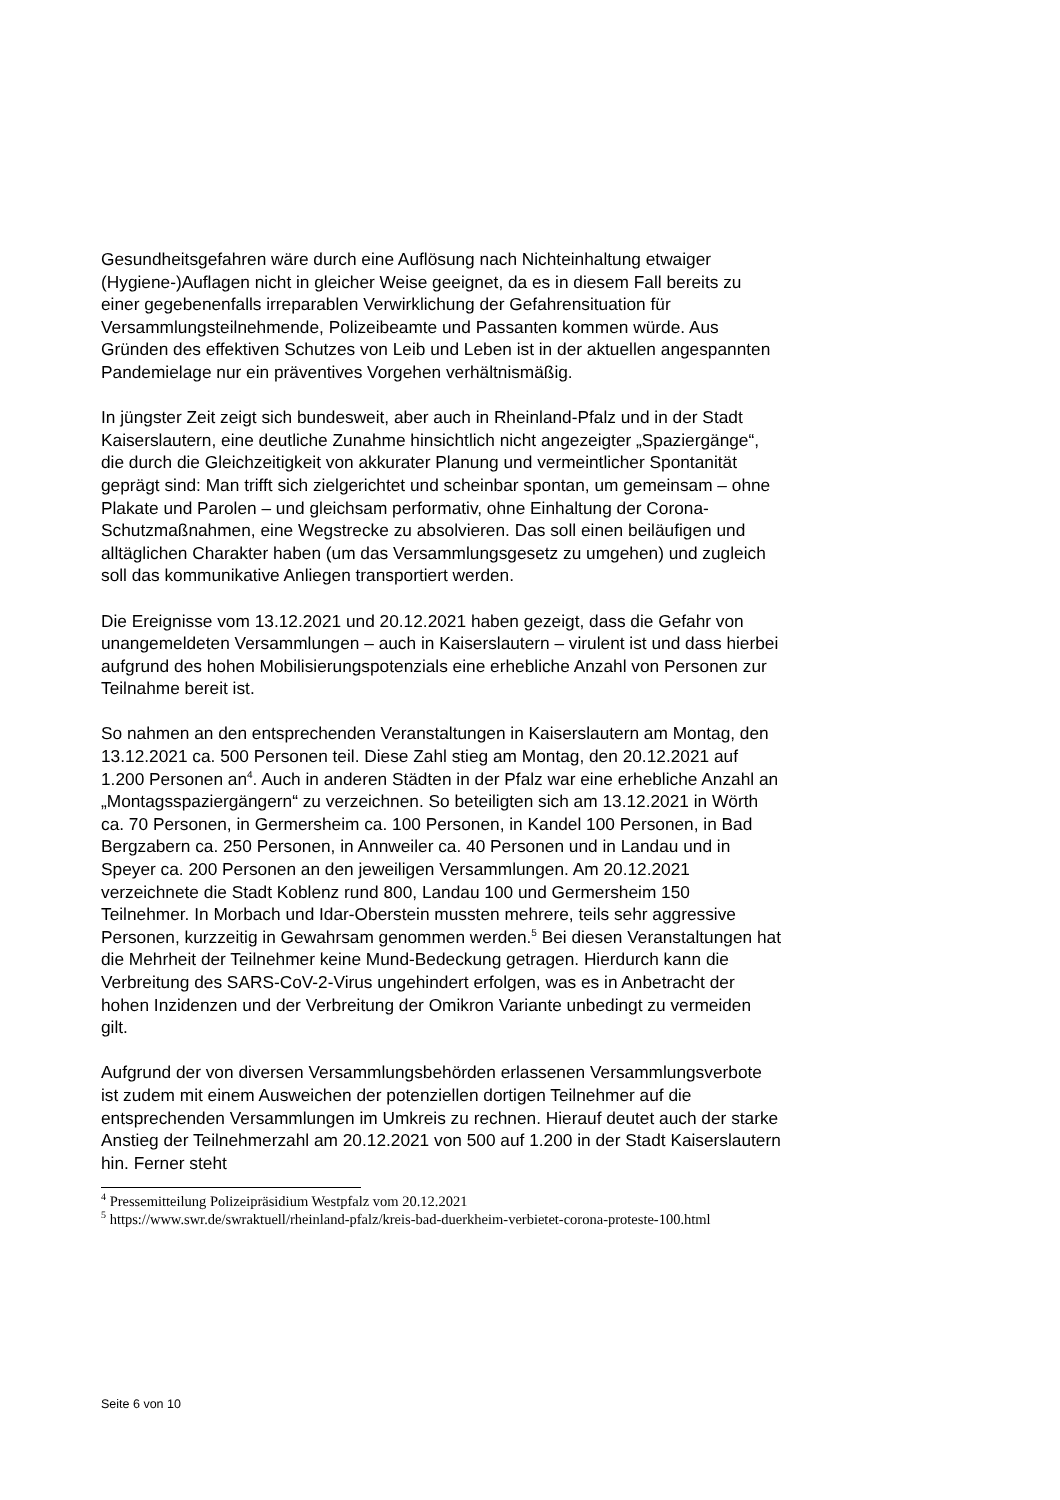Gesundheitsgefahren wäre durch eine Auflösung nach Nichteinhaltung etwaiger (Hygiene-)Auflagen nicht in gleicher Weise geeignet, da es in diesem Fall bereits zu einer gegebenenfalls irreparablen Verwirklichung der Gefahrensituation für Versammlungsteilnehmende, Polizeibeamte und Passanten kommen würde. Aus Gründen des effektiven Schutzes von Leib und Leben ist in der aktuellen angespannten Pandemielage nur ein präventives Vorgehen verhältnismäßig.
In jüngster Zeit zeigt sich bundesweit, aber auch in Rheinland-Pfalz und in der Stadt Kaiserslautern, eine deutliche Zunahme hinsichtlich nicht angezeigter „Spaziergänge“, die durch die Gleichzeitigkeit von akkurater Planung und vermeintlicher Spontanität geprägt sind: Man trifft sich zielgerichtet und scheinbar spontan, um gemeinsam – ohne Plakate und Parolen – und gleichsam performativ, ohne Einhaltung der Corona-Schutzmaßnahmen, eine Wegstrecke zu absolvieren. Das soll einen beiläufigen und alltäglichen Charakter haben (um das Versammlungsgesetz zu umgehen) und zugleich soll das kommunikative Anliegen transportiert werden.
Die Ereignisse vom 13.12.2021 und 20.12.2021 haben gezeigt, dass die Gefahr von unangemeldeten Versammlungen – auch in Kaiserslautern – virulent ist und dass hierbei aufgrund des hohen Mobilisierungspotenzials eine erhebliche Anzahl von Personen zur Teilnahme bereit ist.
So nahmen an den entsprechenden Veranstaltungen in Kaiserslautern am Montag, den 13.12.2021 ca. 500 Personen teil. Diese Zahl stieg am Montag, den 20.12.2021 auf 1.200 Personen an<sup>4</sup>. Auch in anderen Städten in der Pfalz war eine erhebliche Anzahl an „Montagsspaziergängern“ zu verzeichnen. So beteiligten sich am 13.12.2021 in Wörth ca. 70 Personen, in Germersheim ca. 100 Personen, in Kandel 100 Personen, in Bad Bergzabern ca. 250 Personen, in Annweiler ca. 40 Personen und in Landau und in Speyer ca. 200 Personen an den jeweiligen Versammlungen. Am 20.12.2021 verzeichnete die Stadt Koblenz rund 800, Landau 100 und Germersheim 150 Teilnehmer. In Morbach und Idar-Oberstein mussten mehrere, teils sehr aggressive Personen, kurzzeitig in Gewahrsam genommen werden.<sup>5</sup> Bei diesen Veranstaltungen hat die Mehrheit der Teilnehmer keine Mund-Bedeckung getragen. Hierdurch kann die Verbreitung des SARS-CoV-2-Virus ungehindert erfolgen, was es in Anbetracht der hohen Inzidenzen und der Verbreitung der Omikron Variante unbedingt zu vermeiden gilt.
Aufgrund der von diversen Versammlungsbehörden erlassenen Versammlungsverbote ist zudem mit einem Ausweichen der potenziellen dortigen Teilnehmer auf die entsprechenden Versammlungen im Umkreis zu rechnen. Hierauf deutet auch der starke Anstieg der Teilnehmerzahl am 20.12.2021 von 500 auf 1.200 in der Stadt Kaiserslautern hin. Ferner steht
<sup>4</sup> Pressemitteilung Polizeipräsidium Westpfalz vom 20.12.2021
<sup>5</sup> https://www.swr.de/swraktuell/rheinland-pfalz/kreis-bad-duerkheim-verbietet-corona-proteste-100.html
Seite 6 von 10